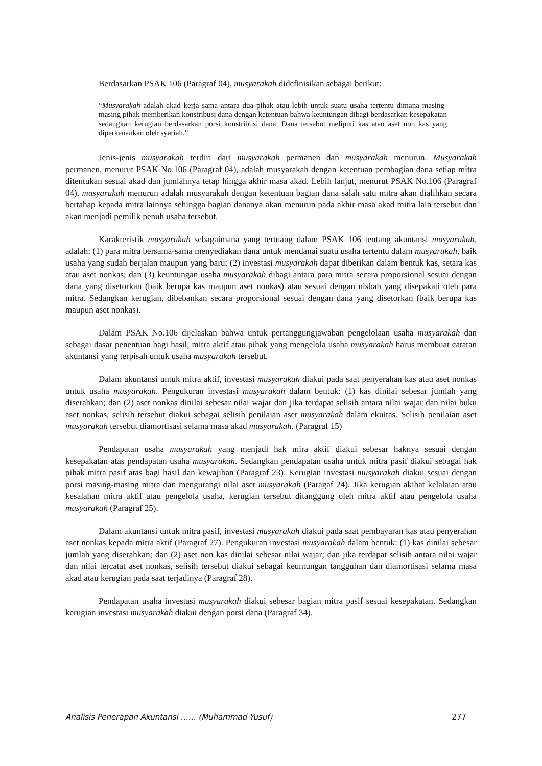Berdasarkan PSAK 106 (Paragraf 04), musyarakah didefinisikan sebagai berikut:
“Musyarakah adalah akad kerja sama antara dua pihak atau lebih untuk suatu usaha tertentu dimana masing-masing pihak memberikan konstribusi dana dengan ketentuan bahwa keuntungan dibagi berdasarkan kesepakatan sedangkan kerugian berdasarkan porsi konstribusi dana. Dana tersebut meliputi kas atau aset non kas yang diperkenankan oleh syariah.”
Jenis-jenis musyarakah terdiri dari musyarakah permanen dan musyarakah menurun. Musyarakah permanen, menurut PSAK No.106 (Paragraf 04), adalah musyarakah dengan ketentuan pembagian dana setiap mitra ditentukan sesuai akad dan jumlahnya tetap hingga akhir masa akad. Lebih lanjut, menurut PSAK No.106 (Paragraf 04), musyarakah menurun adalah musyarakah dengan ketentuan bagian dana salah satu mitra akan dialihkan secara bertahap kepada mitra lainnya sehingga bagian dananya akan menurun pada akhir masa akad mitra lain tersebut dan akan menjadi pemilik penuh usaha tersebut.
Karakteristik musyarakah sebagaimana yang tertuang dalam PSAK 106 tentang akuntansi musyarakah, adalah: (1) para mitra bersama-sama menyediakan dana untuk mendanai suatu usaha tertentu dalam musyarakah, baik usaha yang sudah berjalan maupun yang baru; (2) investasi musyarakah dapat diberikan dalam bentuk kas, setara kas atau aset nonkas; dan (3) keuntungan usaha musyarakah dibagi antara para mitra secara proporsional sesuai dengan dana yang disetorkan (baik berupa kas maupun aset nonkas) atau sesuai dengan nisbah yang disepakati oleh para mitra. Sedangkan kerugian, dibebankan secara proporsional sesuai dengan dana yang disetorkan (baik berupa kas maupun aset nonkas).
Dalam PSAK No.106 dijelaskan bahwa untuk pertanggungjawaban pengelolaan usaha musyarakah dan sebagai dasar penentuan bagi hasil, mitra aktif atau pihak yang mengelola usaha musyarakah harus membuat catatan akuntansi yang terpisah untuk usaha musyarakah tersebut.
Dalam akuntansi untuk mitra aktif, investasi musyarakah diakui pada saat penyerahan kas atau aset nonkas untuk usaha musyarakah. Pengukuran investasi musyarakah dalam bentuk: (1) kas dinilai sebesar jumlah yang diserahkan; dan (2) aset nonkas dinilai sebesar nilai wajar dan jika terdapat selisih antara nilai wajar dan nilai buku aset nonkas, selisih tersebut diakui sebagai selisih penilaian aset musyarakah dalam ekuitas. Selisih penilaian aset musyarakah tersebut diamortisasi selama masa akad musyarakah. (Paragraf 15)
Pendapatan usaha musyarakah yang menjadi hak mira aktif diakui sebesar haknya sesuai dengan kesepakatan atas pendapatan usaha musyarakah. Sedangkan pendapatan usaha untuk mitra pasif diakui sebagai hak pihak mitra pasif atas bagi hasil dan kewajiban (Paragraf 23). Kerugian investasi musyarakah diakui sesuai dengan porsi masing-masing mitra dan mengurangi nilai aset musyarakah (Paragaf 24). Jika kerugian akibat kelalaian atau kesalahan mitra aktif atau pengelola usaha, kerugian tersebut ditanggung oleh mitra aktif atau pengelola usaha musyarakah (Paragraf 25).
Dalam akuntansi untuk mitra pasif, investasi musyarakah diakui pada saat pembayaran kas atau penyerahan aset nonkas kepada mitra aktif (Paragraf 27). Pengukuran investasi musyarakah dalam bentuk: (1) kas dinilai sebesar jumlah yang diserahkan; dan (2) aset non kas dinilai sebesar nilai wajar; dan jika terdapat selisih antara nilai wajar dan nilai tercatat aset nonkas, selisih tersebut diakui sebagai keuntungan tangguhan dan diamortisasi selama masa akad atau kerugian pada saat terjadinya (Paragraf 28).
Pendapatan usaha investasi musyarakah diakui sebesar bagian mitra pasif sesuai kesepakatan. Sedangkan kerugian investasi musyarakah diakui dengan porsi dana (Paragraf 34).
Analisis Penerapan Akuntansi …… (Muhammad Yusuf) 277